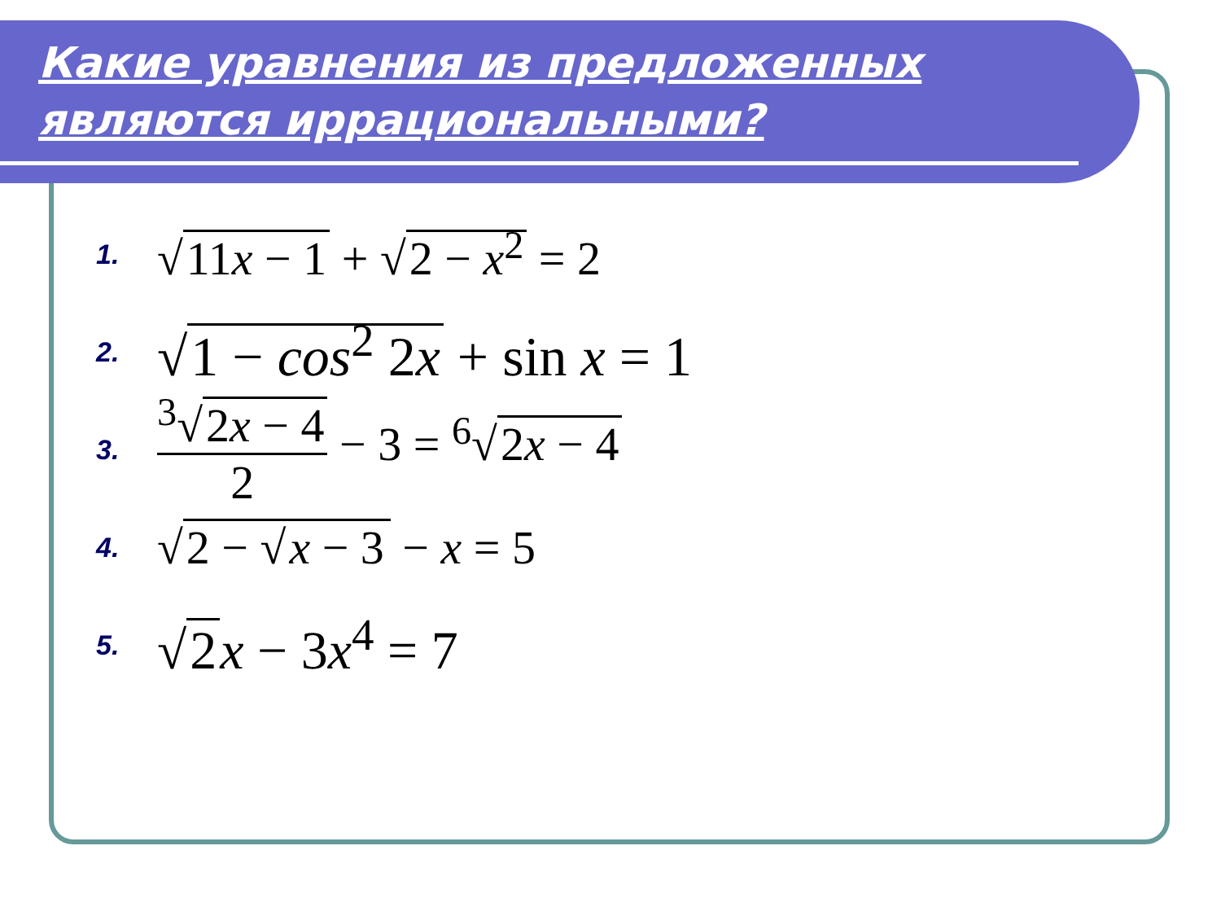Какие уравнения из предложенных
являются иррациональными?
1. √ 11x − 1 + √ 2 − x<sup>2</sup> = 2
2. √ 1 − cos<sup>2</sup> 2x + sin x = 1
3. <sup>3</sup>√ 2x − 4 2 − 3 = <sup>6</sup>√ 2x − 4
4. √ 2 − √ x − 3 − x = 5
5. √ 2 x − 3x<sup>4</sup> = 7